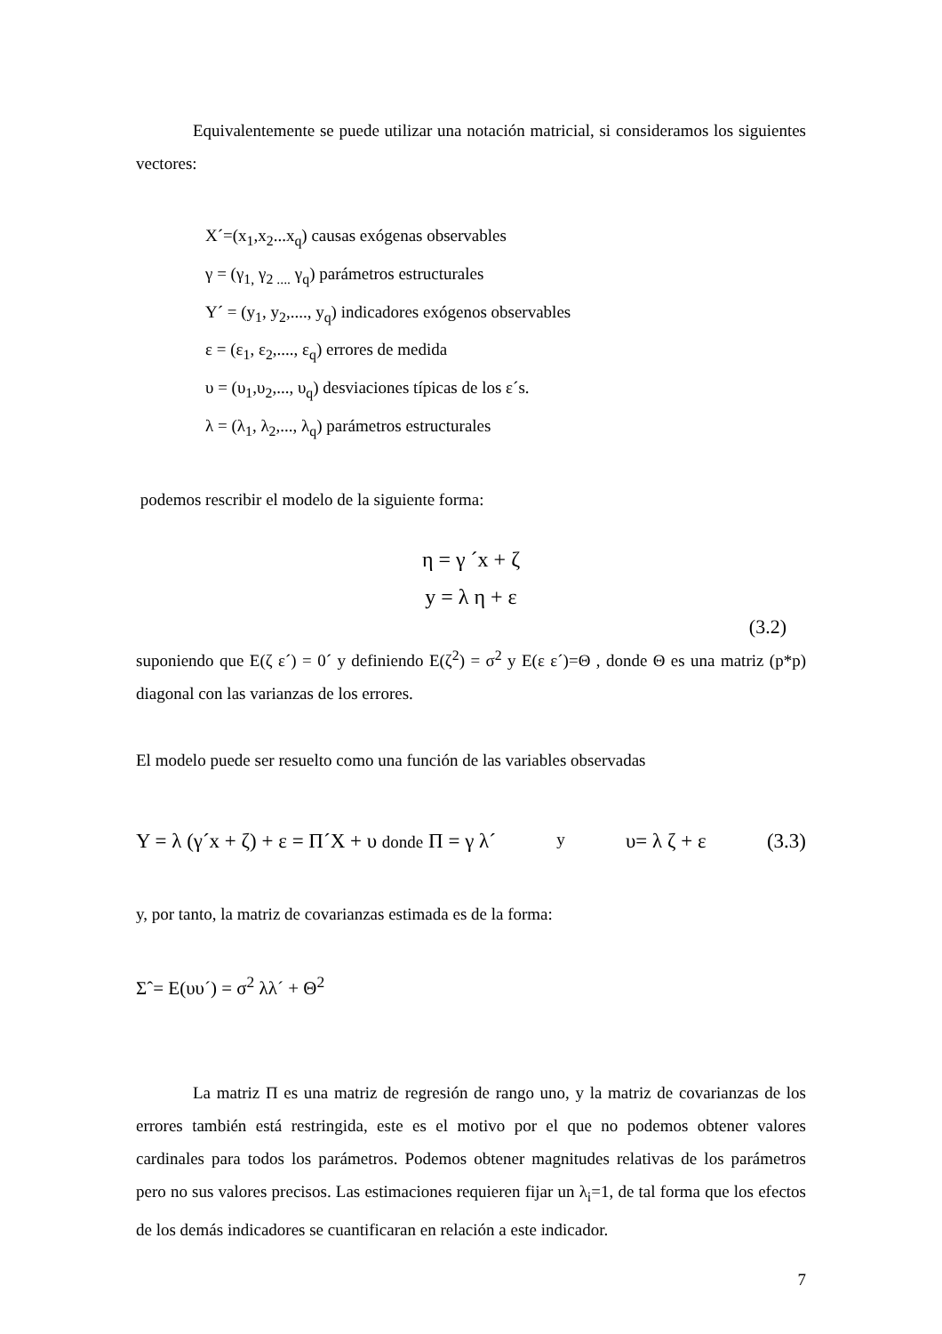Equivalentemente se puede utilizar una notación matricial, si consideramos los siguientes vectores:
X´=(x<sub>1</sub>,x<sub>2</sub>...x<sub>q</sub>) causas exógenas observables
γ = (γ<sub>1,</sub> γ<sub>2 ....</sub> γ<sub>q</sub>) parámetros estructurales
Y´ = (y<sub>1</sub>, y<sub>2</sub>,...., y<sub>q</sub>) indicadores exógenos observables
ε = (ε<sub>1</sub>, ε<sub>2</sub>,...., ε<sub>q</sub>) errores de medida
υ = (υ<sub>1</sub>,υ<sub>2</sub>,..., υ<sub>q</sub>) desviaciones típicas de los ε´s.
λ = (λ<sub>1</sub>, λ<sub>2</sub>,..., λ<sub>q</sub>) parámetros estructurales
podemos rescribir el modelo de la siguiente forma:
η = γ ´x + ζ
y = λ η + ε
(3.2)
suponiendo que E(ζ ε´) = 0´ y definiendo E(ζ<sup>2</sup>) = σ<sup>2</sup> y E(ε ε´)=Θ , donde Θ es una matriz (p*p) diagonal con las varianzas de los errores.
El modelo puede ser resuelto como una función de las variables observadas
Y = λ (γ´x + ζ) + ε = Π´X + υ donde Π = γ λ´ y υ= λ ζ + ε (3.3)
y, por tanto, la matriz de covarianzas estimada es de la forma:
Σˆ= E(υυ´) = σ<sup>2</sup> λλ´ + Θ<sup>2</sup>
La matriz Π es una matriz de regresión de rango uno, y la matriz de covarianzas de los errores también está restringida, este es el motivo por el que no podemos obtener valores cardinales para todos los parámetros. Podemos obtener magnitudes relativas de los parámetros pero no sus valores precisos. Las estimaciones requieren fijar un λ<sub>i</sub>=1, de tal forma que los efectos de los demás indicadores se cuantificaran en relación a este indicador.
7